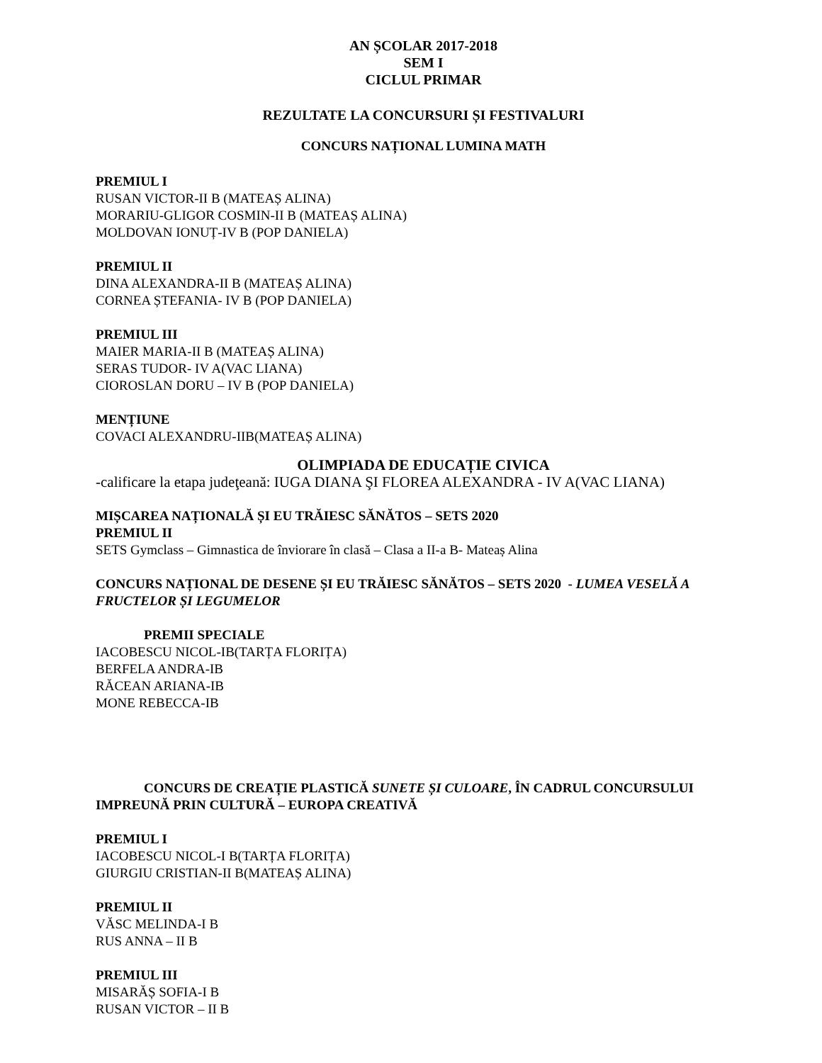AN ȘCOLAR 2017-2018
SEM I
CICLUL PRIMAR
REZULTATE LA CONCURSURI ȘI FESTIVALURI
CONCURS NAȚIONAL LUMINA MATH
PREMIUL I
RUSAN VICTOR-II B (MATEAȘ ALINA)
MORARIU-GLIGOR COSMIN-II B (MATEAȘ ALINA)
MOLDOVAN IONUȚ-IV B (POP DANIELA)
PREMIUL II
DINA ALEXANDRA-II B (MATEAȘ ALINA)
CORNEA ȘTEFANIA- IV B (POP DANIELA)
PREMIUL III
MAIER MARIA-II B (MATEAȘ ALINA)
SERAS TUDOR- IV A(VAC LIANA)
CIOROSLAN DORU – IV B (POP DANIELA)
MENȚIUNE
COVACI ALEXANDRU-IIB(MATEAȘ ALINA)
OLIMPIADA DE EDUCAȚIE CIVICA
-calificare la etapa judeţeană: IUGA DIANA ŞI FLOREA ALEXANDRA - IV A(VAC LIANA)
MIȘCAREA NAȚIONALĂ ȘI EU TRĂIESC SĂNĂTOS – SETS 2020
PREMIUL II
SETS Gymclass – Gimnastica de înviorare în clasă – Clasa a II-a B- Mateaș Alina
CONCURS NAȚIONAL DE DESENE ȘI EU TRĂIESC SĂNĂTOS – SETS 2020 - LUMEA VESELĂ A FRUCTELOR ȘI LEGUMELOR
PREMII SPECIALE
IACOBESCU NICOL-IB(TARȚA FLORIȚA)
BERFELA ANDRA-IB
RĂCEAN ARIANA-IB
MONE REBECCA-IB
CONCURS DE CREAȚIE PLASTICĂ SUNETE ȘI CULOARE, ÎN CADRUL CONCURSULUI IMPREUNĂ PRIN CULTURĂ – EUROPA CREATIVĂ
PREMIUL I
IACOBESCU NICOL-I B(TARȚA FLORIȚA)
GIURGIU CRISTIAN-II B(MATEAȘ ALINA)
PREMIUL II
VĂSC MELINDA-I B
RUS ANNA – II B
PREMIUL III
MISARĂȘ SOFIA-I B
RUSAN VICTOR – II B